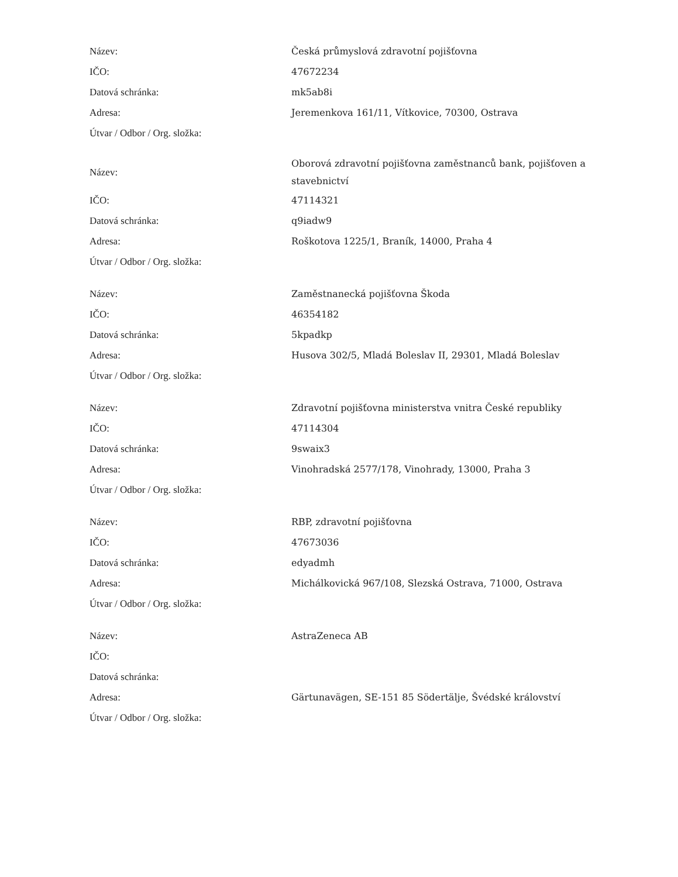| Název: | Česká průmyslová zdravotní pojišťovna |
| IČO: | 47672234 |
| Datová schránka: | mk5ab8i |
| Adresa: | Jeremenkova 161/11, Vítkovice, 70300, Ostrava |
| Útvar / Odbor / Org. složka: | |
| Název: | Oborová zdravotní pojišťovna zaměstnanců bank, pojišťoven a stavebnictví |
| IČO: | 47114321 |
| Datová schránka: | q9iadw9 |
| Adresa: | Roškotova 1225/1, Braník, 14000, Praha 4 |
| Útvar / Odbor / Org. složka: | |
| Název: | Zaměstnanecká pojišťovna Škoda |
| IČO: | 46354182 |
| Datová schránka: | 5kpadkp |
| Adresa: | Husova 302/5, Mladá Boleslav II, 29301, Mladá Boleslav |
| Útvar / Odbor / Org. složka: | |
| Název: | Zdravotní pojišťovna ministerstva vnitra České republiky |
| IČO: | 47114304 |
| Datová schránka: | 9swaix3 |
| Adresa: | Vinohradská 2577/178, Vinohrady, 13000, Praha 3 |
| Útvar / Odbor / Org. složka: | |
| Název: | RBP, zdravotní pojišťovna |
| IČO: | 47673036 |
| Datová schránka: | edyadmh |
| Adresa: | Michálkovická 967/108, Slezská Ostrava, 71000, Ostrava |
| Útvar / Odbor / Org. složka: | |
| Název: | AstraZeneca AB |
| IČO: | |
| Datová schránka: | |
| Adresa: | Gärtunavägen, SE-151 85 Södertälje, Švédské království |
| Útvar / Odbor / Org. složka: | |